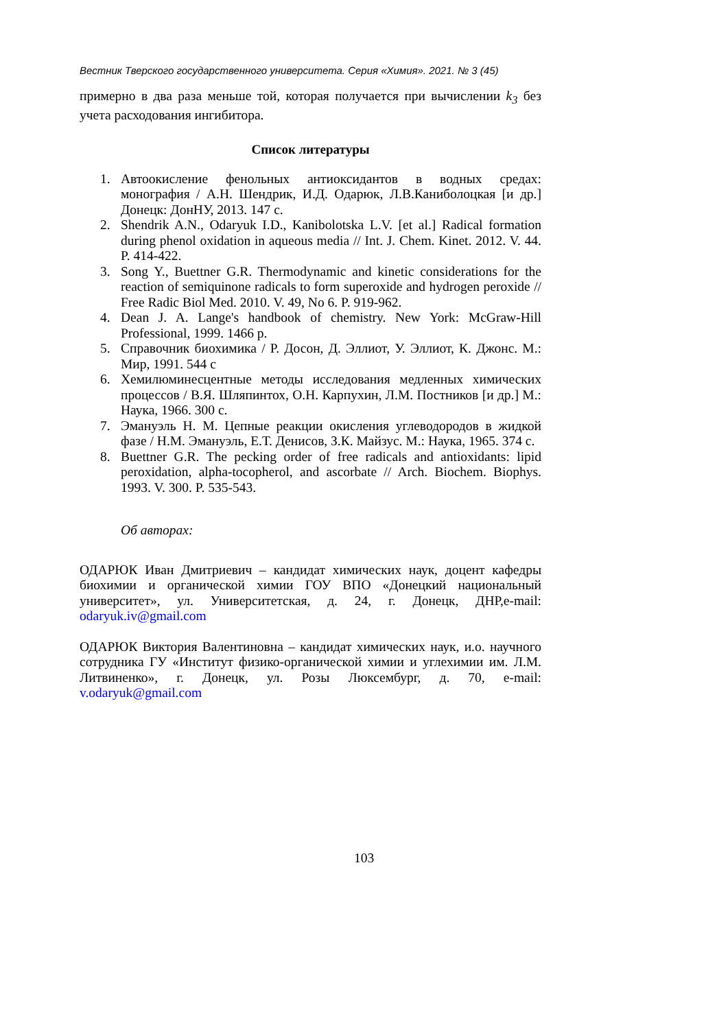Вестник Тверского государственного университета. Серия «Химия». 2021. № 3 (45)
примерно в два раза меньше той, которая получается при вычислении k<sub>3</sub> без учета расходования ингибитора.
Список литературы
1. Автоокисление фенольных антиоксидантов в водных средах: монография / А.Н. Шендрик, И.Д. Одарюк, Л.В.Каниболоцкая [и др.] Донецк: ДонНУ, 2013. 147 с.
2. Shendrik A.N., Odaryuk I.D., Kanibolotska L.V. [et al.] Radical formation during phenol oxidation in aqueous media // Int. J. Chem. Kinet. 2012. V. 44. P. 414-422.
3. Song Y., Buettner G.R. Thermodynamic and kinetic considerations for the reaction of semiquinone radicals to form superoxide and hydrogen peroxide // Free Radic Biol Med. 2010. V. 49, No 6. P. 919-962.
4. Dean J. A. Lange's handbook of chemistry. New York: McGraw-Hill Professional, 1999. 1466 p.
5. Справочник биохимика / Р. Досон, Д. Эллиот, У. Эллиот, К. Джонс. М.: Мир, 1991. 544 с
6. Хемилюминесцентные методы исследования медленных химических процессов / В.Я. Шляпинтох, О.Н. Карпухин, Л.М. Постников [и др.] М.: Наука, 1966. 300 с.
7. Эмануэль Н. М. Цепные реакции окисления углеводородов в жидкой фазе / Н.М. Эмануэль, Е.Т. Денисов, З.К. Майзус. М.: Наука, 1965. 374 с.
8. Buettner G.R. The pecking order of free radicals and antioxidants: lipid peroxidation, alpha-tocopherol, and ascorbate // Arch. Biochem. Biophys. 1993. V. 300. P. 535-543.
Об авторах:
ОДАРЮК Иван Дмитриевич – кандидат химических наук, доцент кафедры биохимии и органической химии ГОУ ВПО «Донецкий национальный университет», ул. Университетская, д. 24, г. Донецк, ДНР,e-mail: odaryuk.iv@gmail.com
ОДАРЮК Виктория Валентиновна – кандидат химических наук, и.о. научного сотрудника ГУ «Институт физико-органической химии и углехимии им. Л.М. Литвиненко», г. Донецк, ул. Розы Люксембург, д. 70, e-mail: v.odaryuk@gmail.com
103